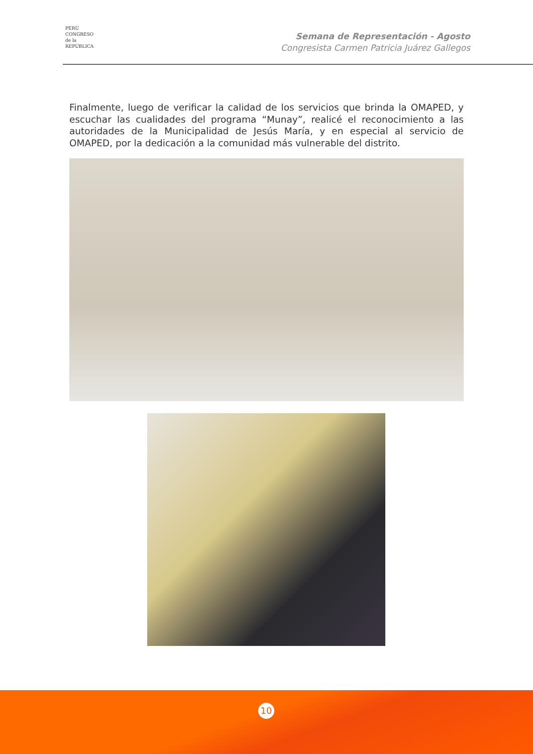PERÚ
CONGRESO
de la
REPÚBLICA
Semana de Representación - Agosto
Congresista Carmen Patricia Juárez Gallegos
Finalmente, luego de verificar la calidad de los servicios que brinda la OMAPED, y escuchar las cualidades del programa “Munay”, realicé el reconocimiento a las autoridades de la Municipalidad de Jesús María, y en especial al servicio de OMAPED, por la dedicación a la comunidad más vulnerable del distrito.
10